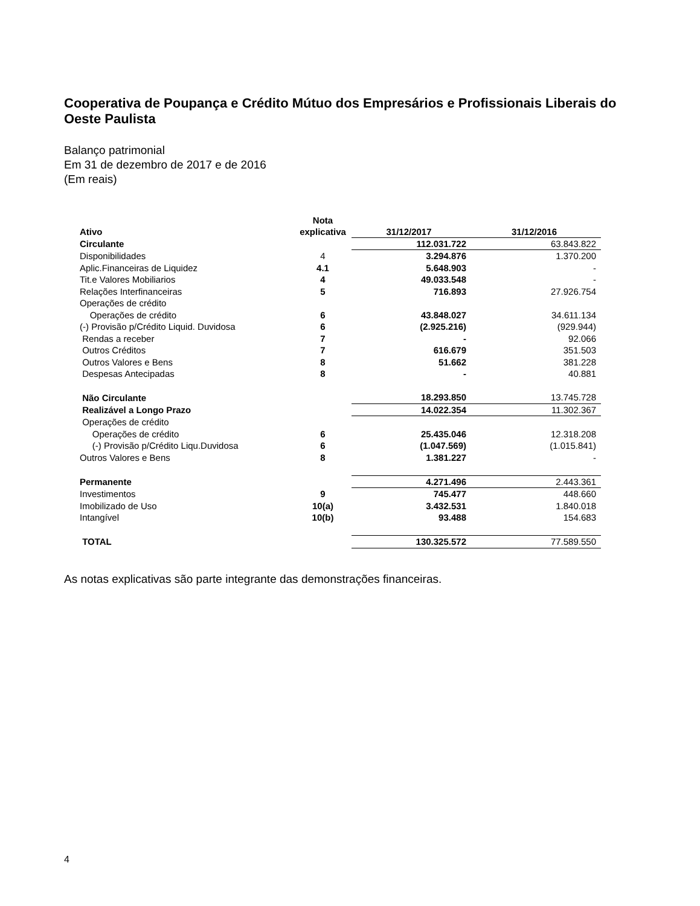Cooperativa de Poupança e Crédito Mútuo dos Empresários e Profissionais Liberais do Oeste Paulista
Balanço patrimonial
Em 31 de dezembro de 2017 e de 2016
(Em reais)
| Ativo | Nota explicativa | 31/12/2017 | 31/12/2016 |
| --- | --- | --- | --- |
| Circulante | | 112.031.722 | 63.843.822 |
| Disponibilidades | 4 | 3.294.876 | 1.370.200 |
| Aplic.Financeiras de Liquidez | 4.1 | 5.648.903 | - |
| Tit.e Valores Mobiliarios | 4 | 49.033.548 | - |
| Relações Interfinanceiras | 5 | 716.893 | 27.926.754 |
| Operações de crédito | | | |
| Operações de crédito | 6 | 43.848.027 | 34.611.134 |
| (-) Provisão p/Crédito Liquid. Duvidosa | 6 | (2.925.216) | (929.944) |
| Rendas a receber | 7 | - | 92.066 |
| Outros Créditos | 7 | 616.679 | 351.503 |
| Outros Valores e Bens | 8 | 51.662 | 381.228 |
| Despesas Antecipadas | 8 | - | 40.881 |
| Não Circulante | | 18.293.850 | 13.745.728 |
| Realizável a Longo Prazo | | 14.022.354 | 11.302.367 |
| Operações de crédito | | | |
| Operações de crédito | 6 | 25.435.046 | 12.318.208 |
| (-) Provisão p/Crédito Liqu.Duvidosa | 6 | (1.047.569) | (1.015.841) |
| Outros Valores e Bens | 8 | 1.381.227 | - |
| Permanente | | 4.271.496 | 2.443.361 |
| Investimentos | 9 | 745.477 | 448.660 |
| Imobilizado de Uso | 10(a) | 3.432.531 | 1.840.018 |
| Intangível | 10(b) | 93.488 | 154.683 |
| TOTAL | | 130.325.572 | 77.589.550 |
As notas explicativas são parte integrante das demonstrações financeiras.
4